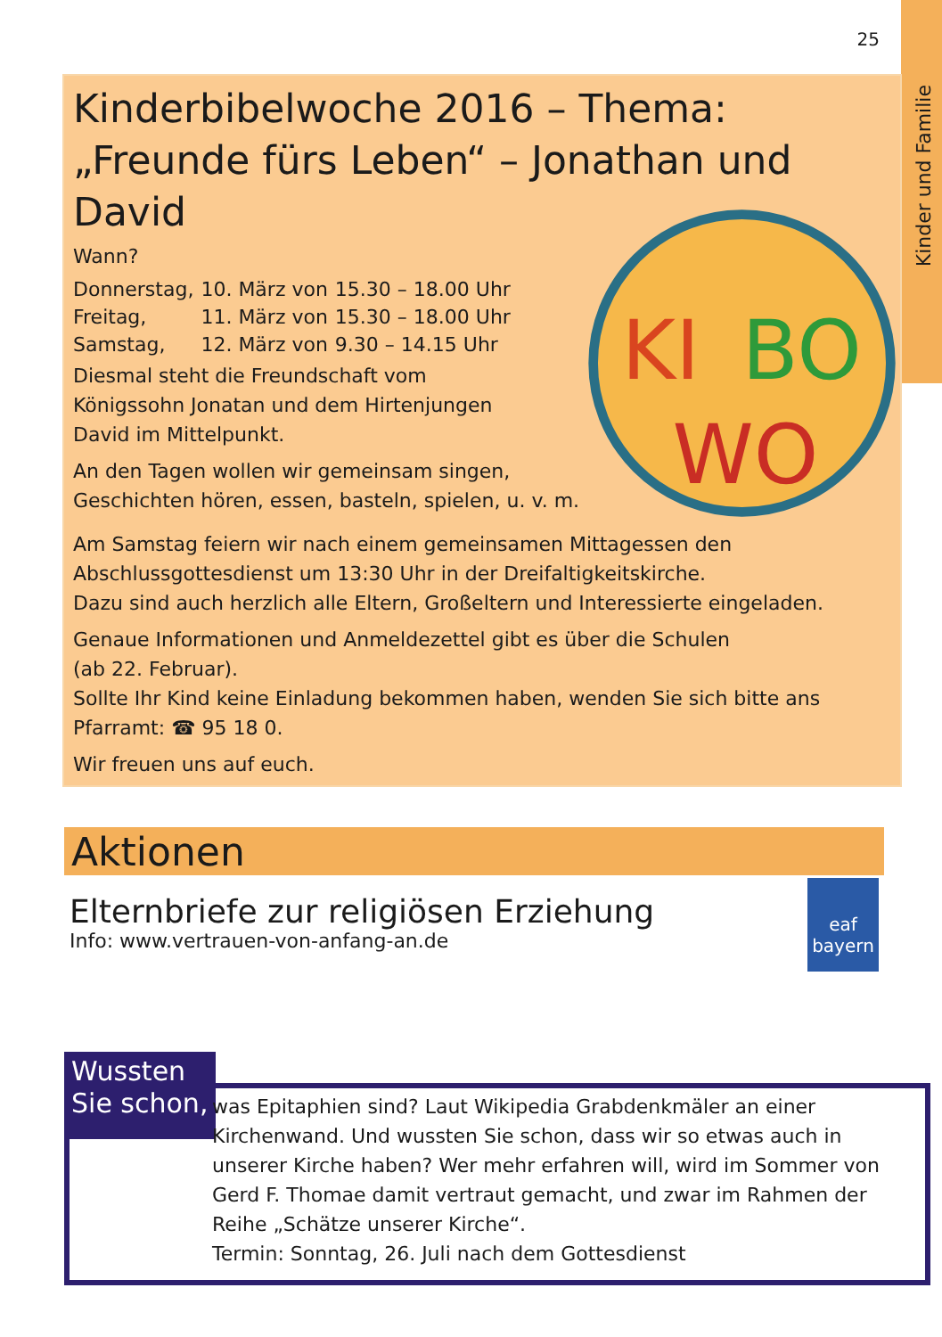25
Kinder und Familie
Kinderbibelwoche 2016 – Thema:
„Freunde fürs Leben“ – Jonathan und David
KI
BO
WO
Wann?
| Donnerstag, | 10. März von | 15.30 – 18.00 Uhr |
| Freitag, | 11. März von | 15.30 – 18.00 Uhr |
| Samstag, | 12. März von | 9.30 – 14.15 Uhr |
Diesmal steht die Freundschaft vom
Königssohn Jonatan und dem Hirtenjungen
David im Mittelpunkt.
An den Tagen wollen wir gemeinsam singen,
Geschichten hören, essen, basteln, spielen, u. v. m.
Am Samstag feiern wir nach einem gemeinsamen Mittagessen den Abschlussgottesdienst um 13:30 Uhr in der Dreifaltigkeitskirche.
Dazu sind auch herzlich alle Eltern, Großeltern und Interessierte eingeladen.
Genaue Informationen und Anmeldezettel gibt es über die Schulen
(ab 22. Februar).
Sollte Ihr Kind keine Einladung bekommen haben, wenden Sie sich bitte ans Pfarramt: ☎ 95 18 0.
Wir freuen uns auf euch.
Aktionen
Elternbriefe zur religiösen Erziehung
Info: www.vertrauen-von-anfang-an.de
eaf
bayern
Wussten
Sie schon,
was Epitaphien sind? Laut Wikipedia Grabdenkmäler an einer Kirchenwand. Und wussten Sie schon, dass wir so etwas auch in unserer Kirche haben? Wer mehr erfahren will, wird im Sommer von Gerd F. Thomae damit vertraut gemacht, und zwar im Rahmen der Reihe „Schätze unserer Kirche“.
Termin: Sonntag, 26. Juli nach dem Gottesdienst